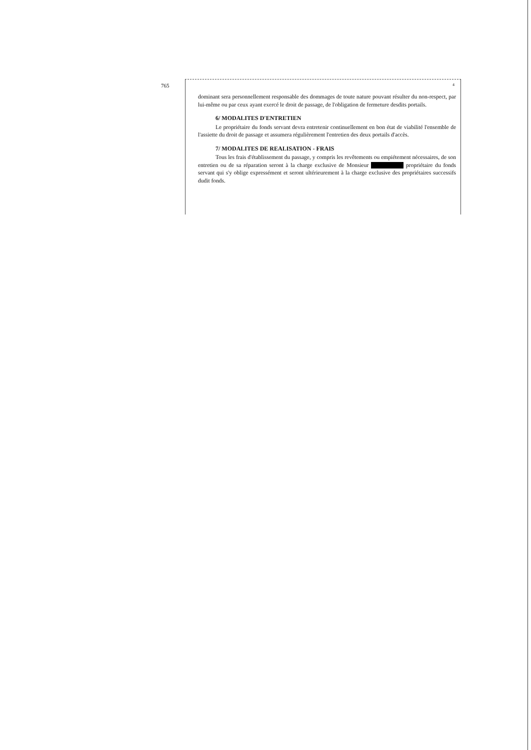765 4
dominant sera personnellement responsable des dommages de toute nature pouvant résulter du non-respect, par lui-même ou par ceux ayant exercé le droit de passage, de l'obligation de fermeture desdits portails.
6/ MODALITES D'ENTRETIEN
Le propriétaire du fonds servant devra entretenir continuellement en bon état de viabilité l'ensemble de l'assiette du droit de passage et assumera régulièrement l'entretien des deux portails d'accès.
7/ MODALITES DE REALISATION - FRAIS
Tous les frais d'établissement du passage, y compris les revêtements ou empiétement nécessaires, de son entretien ou de sa réparation seront à la charge exclusive de Monsieur propriétaire du fonds servant qui s'y oblige expressément et seront ultérieurement à la charge exclusive des propriétaires successifs dudit fonds.